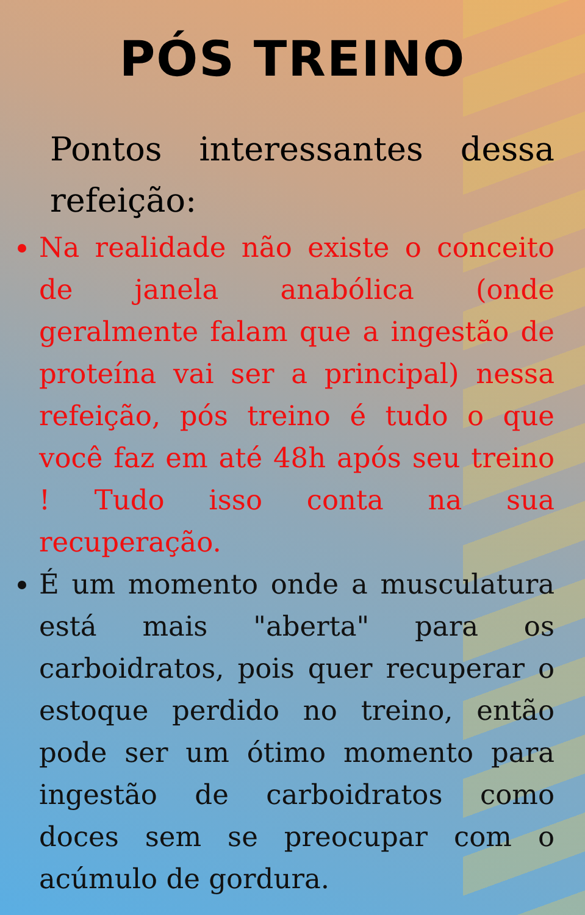PÓS TREINO
Pontos interessantes dessa refeição:
Na realidade não existe o conceito de janela anabólica (onde geralmente falam que a ingestão de proteína vai ser a principal) nessa refeição, pós treino é tudo o que você faz em até 48h após seu treino ! Tudo isso conta na sua recuperação.
É um momento onde a musculatura está mais "aberta" para os carboidratos, pois quer recuperar o estoque perdido no treino, então pode ser um ótimo momento para ingestão de carboidratos como doces sem se preocupar com o acúmulo de gordura.